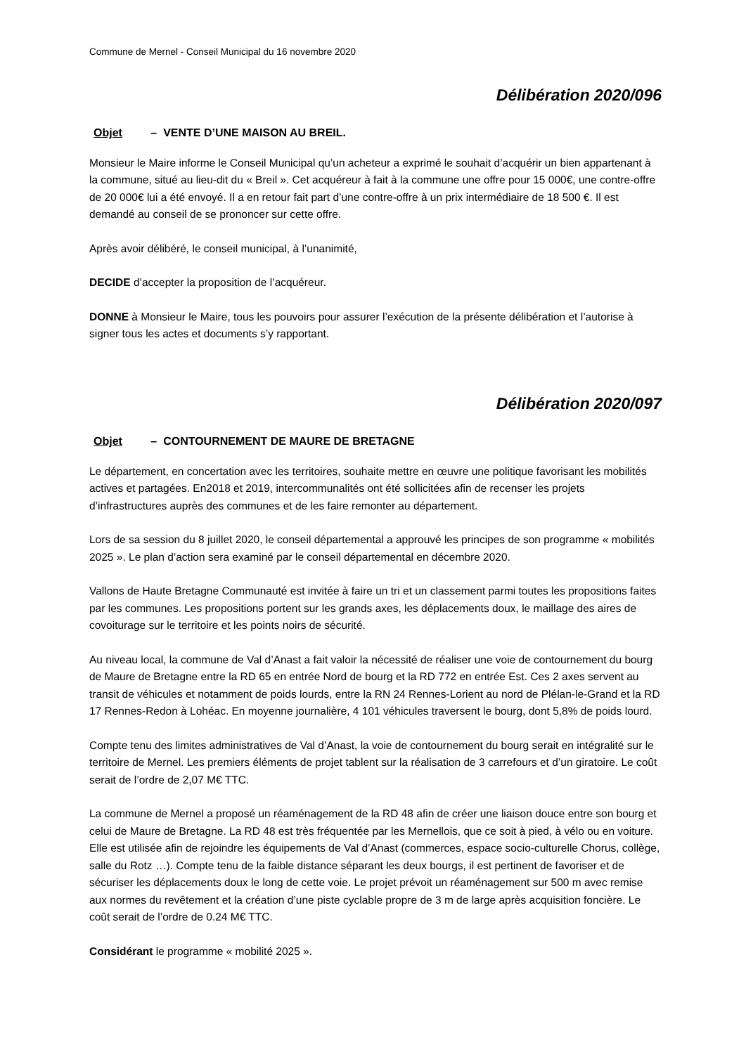Commune de Mernel - Conseil Municipal du 16 novembre 2020
Délibération 2020/096
Objet – VENTE D’UNE MAISON AU BREIL.
Monsieur le Maire informe le Conseil Municipal qu’un acheteur a exprimé le souhait d’acquérir un bien appartenant à la commune, situé au lieu-dit du « Breil ». Cet acquéreur à fait à la commune une offre pour 15 000€, une contre-offre de 20 000€ lui a été envoyé. Il a en retour fait part d’une contre-offre à un prix intermédiaire de 18 500 €. Il est demandé au conseil de se prononcer sur cette offre.
Après avoir délibéré, le conseil municipal, à l’unanimité,
DECIDE d’accepter la proposition de l’acquéreur.
DONNE à Monsieur le Maire, tous les pouvoirs pour assurer l’exécution de la présente délibération et l’autorise à signer tous les actes et documents s’y rapportant.
Délibération 2020/097
Objet – CONTOURNEMENT DE MAURE DE BRETAGNE
Le département, en concertation avec les territoires, souhaite mettre en œuvre une politique favorisant les mobilités actives et partagées. En2018 et 2019, intercommunalités ont été sollicitées afin de recenser les projets d’infrastructures auprès des communes et de les faire remonter au département.
Lors de sa session du 8 juillet 2020, le conseil départemental a approuvé les principes de son programme « mobilités 2025 ». Le plan d’action sera examiné par le conseil départemental en décembre 2020.
Vallons de Haute Bretagne Communauté est invitée à faire un tri et un classement parmi toutes les propositions faites par les communes. Les propositions portent sur les grands axes, les déplacements doux, le maillage des aires de covoiturage sur le territoire et les points noirs de sécurité.
Au niveau local, la commune de Val d’Anast a fait valoir la nécessité de réaliser une voie de contournement du bourg de Maure de Bretagne entre la RD 65 en entrée Nord de bourg et la RD 772 en entrée Est. Ces 2 axes servent au transit de véhicules et notamment de poids lourds, entre la RN 24 Rennes-Lorient au nord de Plélan-le-Grand et la RD 17 Rennes-Redon à Lohéac. En moyenne journalière, 4 101 véhicules traversent le bourg, dont 5,8% de poids lourd.
Compte tenu des limites administratives de Val d’Anast, la voie de contournement du bourg serait en intégralité sur le territoire de Mernel. Les premiers éléments de projet tablent sur la réalisation de 3 carrefours et d’un giratoire. Le coût serait de l’ordre de 2,07 M€ TTC.
La commune de Mernel a proposé un réaménagement de la RD 48 afin de créer une liaison douce entre son bourg et celui de Maure de Bretagne. La RD 48 est très fréquentée par les Mernellois, que ce soit à pied, à vélo ou en voiture. Elle est utilisée afin de rejoindre les équipements de Val d’Anast (commerces, espace socio-culturelle Chorus, collège, salle du Rotz …). Compte tenu de la faible distance séparant les deux bourgs, il est pertinent de favoriser et de sécuriser les déplacements doux le long de cette voie. Le projet prévoit un réaménagement sur 500 m avec remise aux normes du revêtement et la création d’une piste cyclable propre de 3 m de large après acquisition foncière. Le coût serait de l’ordre de 0.24 M€ TTC.
Considérant le programme « mobilité 2025 ».